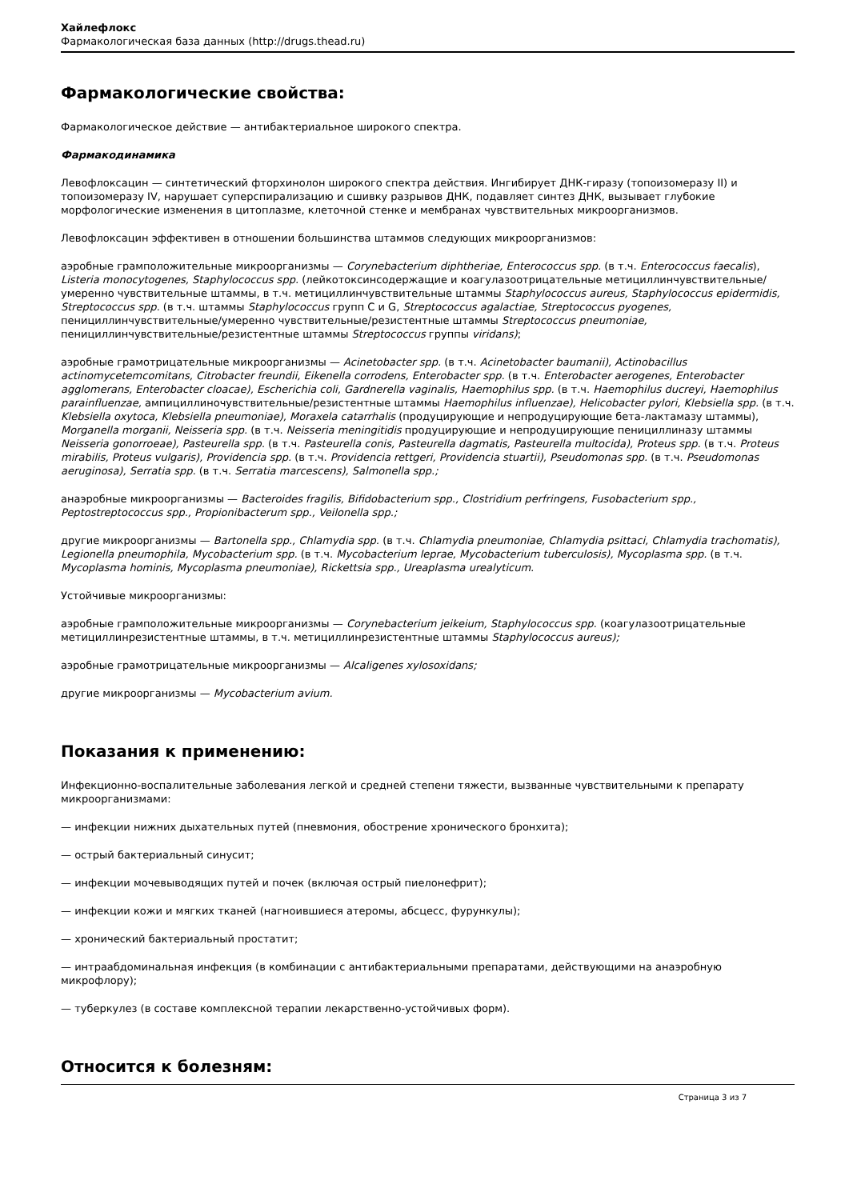Хайлефлокс
Фармакологическая база данных (http://drugs.thead.ru)
Фармакологические свойства:
Фармакологическое действие — антибактериальное широкого спектра.
Фармакодинамика
Левофлоксацин — синтетический фторхинолон широкого спектра действия. Ингибирует ДНК-гиразу (топоизомеразу II) и топоизомеразу IV, нарушает суперспирализацию и сшивку разрывов ДНК, подавляет синтез ДНК, вызывает глубокие морфологические изменения в цитоплазме, клеточной стенке и мембранах чувствительных микроорганизмов.
Левофлоксацин эффективен в отношении большинства штаммов следующих микроорганизмов:
аэробные грамположительные микроорганизмы — Corynebacterium diphtheriae, Enterococcus spp. (в т.ч. Enterococcus faecalis), Listeria monocytogenes, Staphylococcus spp. (лейкотоксинсодержащие и коагулазоотрицательные метициллинчувствительные/умеренно чувствительные штаммы, в т.ч. метициллинчувствительные штаммы Staphylococcus aureus, Staphylococcus epidermidis, Streptococcus spp. (в т.ч. штаммы Staphylococcus групп C и G, Streptococcus agalactiae, Streptococcus pyogenes, пенициллинчувствительные/умеренно чувствительные/резистентные штаммы Streptococcus pneumoniae, пенициллинчувствительные/резистентные штаммы Streptococcus группы viridans);
аэробные грамотрицательные микроорганизмы — Acinetobacter spp. (в т.ч. Acinetobacter baumanii), Actinobacillus actinomycetemcomitans, Citrobacter freundii, Eikenella corrodens, Enterobacter spp. (в т.ч. Enterobacter aerogenes, Enterobacter agglomerans, Enterobacter cloacae), Escherichia coli, Gardnerella vaginalis, Haemophilus spp. (в т.ч. Haemophilus ducreyi, Haemophilus parainfluenzae, ампициллиночувствительные/резистентные штаммы Haemophilus influenzae), Helicobacter pylori, Klebsiella spp. (в т.ч. Klebsiella oxytoca, Klebsiella pneumoniae), Moraxela catarrhalis (продуцирующие и непродуцирующие бета-лактамазу штаммы), Morganella morganii, Neisseria spp. (в т.ч. Neisseria meningitidis продуцирующие и непродуцирующие пенициллиназу штаммы Neisseria gonorroeae), Pasteurella spp. (в т.ч. Pasteurella conis, Pasteurella dagmatis, Pasteurella multocida), Proteus spp. (в т.ч. Proteus mirabilis, Proteus vulgaris), Providencia spp. (в т.ч. Providencia rettgeri, Providencia stuartii), Pseudomonas spp. (в т.ч. Pseudomonas aeruginosa), Serratia spp. (в т.ч. Serratia marcescens), Salmonella spp.;
анаэробные микроорганизмы — Bacteroides fragilis, Bifidobacterium spp., Clostridium perfringens, Fusobacterium spp., Peptostreptococcus spp., Propionibacterum spp., Veilonella spp.;
другие микроорганизмы — Bartonella spp., Chlamydia spp. (в т.ч. Chlamydia pneumoniae, Chlamydia psittaci, Chlamydia trachomatis), Legionella pneumophila, Mycobacterium spp. (в т.ч. Mycobacterium leprae, Mycobacterium tuberculosis), Mycoplasma spp. (в т.ч. Mycoplasma hominis, Mycoplasma pneumoniae), Rickettsia spp., Ureaplasma urealyticum.
Устойчивые микроорганизмы:
аэробные грамположительные микроорганизмы — Corynebacterium jeikeium, Staphylococcus spp. (коагулазоотрицательные метициллинрезистентные штаммы, в т.ч. метициллинрезистентные штаммы Staphylococcus aureus);
аэробные грамотрицательные микроорганизмы — Alcaligenes xylosoxidans;
другие микроорганизмы — Mycobacterium avium.
Показания к применению:
Инфекционно-воспалительные заболевания легкой и средней степени тяжести, вызванные чувствительными к препарату микроорганизмами:
— инфекции нижних дыхательных путей (пневмония, обострение хронического бронхита);
— острый бактериальный синусит;
— инфекции мочевыводящих путей и почек (включая острый пиелонефрит);
— инфекции кожи и мягких тканей (нагноившиеся атеромы, абсцесс, фурункулы);
— хронический бактериальный простатит;
— интраабдоминальная инфекция (в комбинации с антибактериальными препаратами, действующими на анаэробную микрофлору);
— туберкулез (в составе комплексной терапии лекарственно-устойчивых форм).
Относится к болезням:
Страница 3 из 7